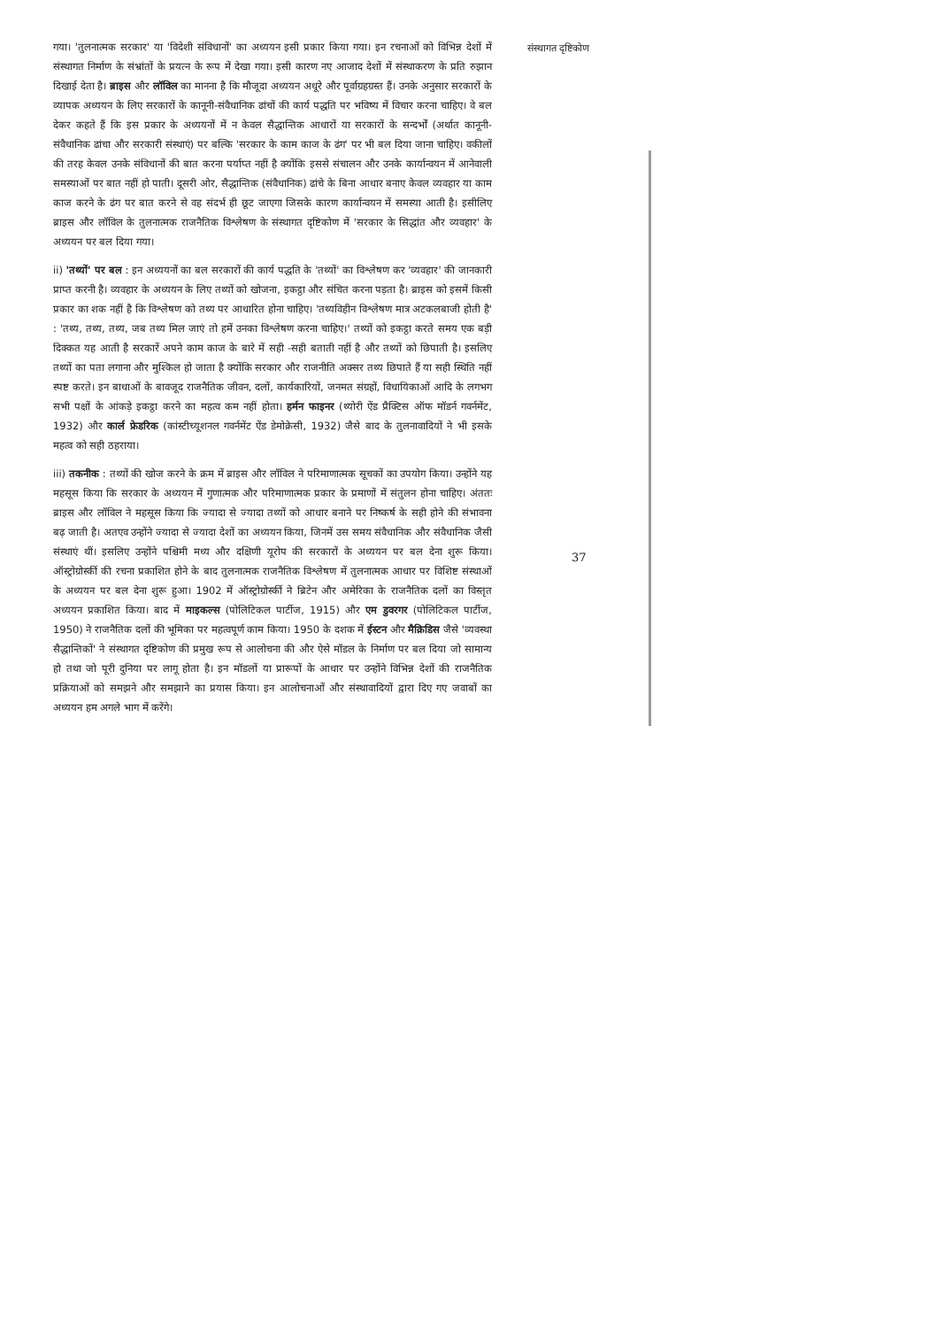गया। 'तुलनात्मक सरकार' या 'विदेशी संविधानों' का अध्ययन इसी प्रकार किया गया। इन रचनाओं को विभिन्न देशों में संस्थागत निर्माण के संभ्रांतों के प्रयत्न के रूप में देखा गया। इसी कारण नए आजाद देशों में संस्थाकरण के प्रति रुझान दिखाई देता है। ब्राइस और लॉविल का मानना है कि मौजूदा अध्ययन अधूरे और पूर्वाग्रहग्रस्त हैं। उनके अनुसार सरकारों के व्यापक अध्ययन के लिए सरकारों के कानूनी-संवैधानिक ढांचों की कार्य पद्धति पर भविष्य में विचार करना चाहिए। वे बल देकर कहते हैं कि इस प्रकार के अध्ययनों में न केवल सैद्धान्तिक आधारों या सरकारों के सन्दर्भों (अर्थात कानूनी- संवैधानिक ढांचा और सरकारी संस्थाएं) पर बल्कि 'सरकार के काम काज के ढंग' पर भी बल दिया जाना चाहिए। वकीलों की तरह केवल उनके संविधानों की बात करना पर्याप्त नहीं है क्योंकि इससे संचालन और उनके कार्यान्वयन में आनेवाली समस्याओं पर बात नहीं हो पाती। दूसरी ओर, सैद्धान्तिक (संवैधानिक) ढांचे के बिना आधार बनाए केवल व्यवहार या काम काज करने के ढंग पर बात करने से वह संदर्भ ही छूट जाएगा जिसके कारण कार्यान्वयन में समस्या आती है। इसीलिए ब्राइस और लॉविल के तुलनात्मक राजनैतिक विश्लेषण के संस्थागत दृष्टिकोण में 'सरकार के सिद्धांत और व्यवहार' के अध्ययन पर बल दिया गया।
ii) 'तथ्यों' पर बल : इन अध्ययनों का बल सरकारों की कार्य पद्धति के 'तथ्यों' का विश्लेषण कर 'व्यवहार' की जानकारी प्राप्त करनी है। व्यवहार के अध्ययन के लिए तथ्यों को खोजना, इकट्ठा और संचित करना पड़ता है। ब्राइस को इसमें किसी प्रकार का शक नहीं है कि विश्लेषण को तथ्य पर आधारित होना चाहिए। 'तथ्यविहीन विश्लेषण मात्र अटकलबाजी होती है' : 'तथ्य, तथ्य, तथ्य, जब तथ्य मिल जाएं तो हमें उनका विश्लेषण करना चाहिए।' तथ्यों को इकट्ठा करते समय एक बड़ी दिक्कत यह आती है सरकारें अपने काम काज के बारे में सही -सही बताती नहीं है और तथ्यों को छिपाती है। इसलिए तथ्यों का पता लगाना और मुश्किल हो जाता है क्योंकि सरकार और राजनीति अक्सर तथ्य छिपाते हैं या सही स्थिति नहीं स्पष्ट करते। इन बाधाओं के बावजूद राजनैतिक जीवन, दलों, कार्यकारियों, जनमत संग्रहों, विधायिकाओं आदि के लगभग सभी पक्षों के आंकड़े इकट्ठा करने का महत्व कम नहीं होता। हर्मन फाइनर (थ्योरी ऐंड प्रैक्टिस ऑफ मॉडर्न गवर्नमेंट, 1932) और कार्ल फ्रेडरिक (कांस्टीच्यूशनल गवर्नमेंट ऐंड डेमोक्रेसी, 1932) जैसे बाद के तुलनावादियों ने भी इसके महत्व को सही ठहराया।
iii) तकनीक : तथ्यों की खोज करने के क्रम में ब्राइस और लॉविल ने परिमाणात्मक सूचकों का उपयोग किया। उन्होंने यह महसूस किया कि सरकार के अध्ययन में गुणात्मक और परिमाणात्मक प्रकार के प्रमाणों में संतुलन होना चाहिए। अंततः ब्राइस और लॉविल ने महसूस किया कि ज्यादा से ज्यादा तथ्यों को आधार बनाने पर निष्कर्ष के सही होने की संभावना बढ़ जाती है। अतएव उन्होंने ज्यादा से ज्यादा देशों का अध्ययन किया, जिनमें उस समय संवैधानिक और संवैधानिक जैसी संस्थाएं थीं। इसलिए उन्होंने पश्चिमी मध्य और दक्षिणी यूरोप की सरकारों के अध्ययन पर बल देना शुरू किया। ऑस्ट्रोग्रोर्स्की की रचना प्रकाशित होने के बाद तुलनात्मक राजनैतिक विश्लेषण में तुलनात्मक आधार पर विशिष्ट संस्थाओं के अध्ययन पर बल देना शुरू हुआ। 1902 में ऑस्ट्रोग्रोर्स्की ने ब्रिटेन और अमेरिका के राजनैतिक दलों का विस्तृत अध्ययन प्रकाशित किया। बाद में माइकल्स (पोलिटिकल पार्टीज, 1915) और एम डुवरगर (पोलिटिकल पार्टीज, 1950) ने राजनैतिक दलों की भूमिका पर महत्वपूर्ण काम किया। 1950 के दशक में ईस्टन और मैक्रिडिस जैसे 'व्यवस्था सैद्धान्तिकों' ने संस्थागत दृष्टिकोण की प्रमुख रूप से आलोचना की और ऐसे मॉडल के निर्माण पर बल दिया जो सामान्य हो तथा जो पूरी दुनिया पर लागू होता है। इन मॉडलों या प्रारूपों के आधार पर उन्होंने विभिन्न देशों की राजनैतिक प्रक्रियाओं को समझने और समझाने का प्रयास किया। इन आलोचनाओं और संस्थावादियों द्वारा दिए गए जवाबों का अध्ययन हम अगले भाग में करेंगे।
संस्थागत दृष्टिकोण
37